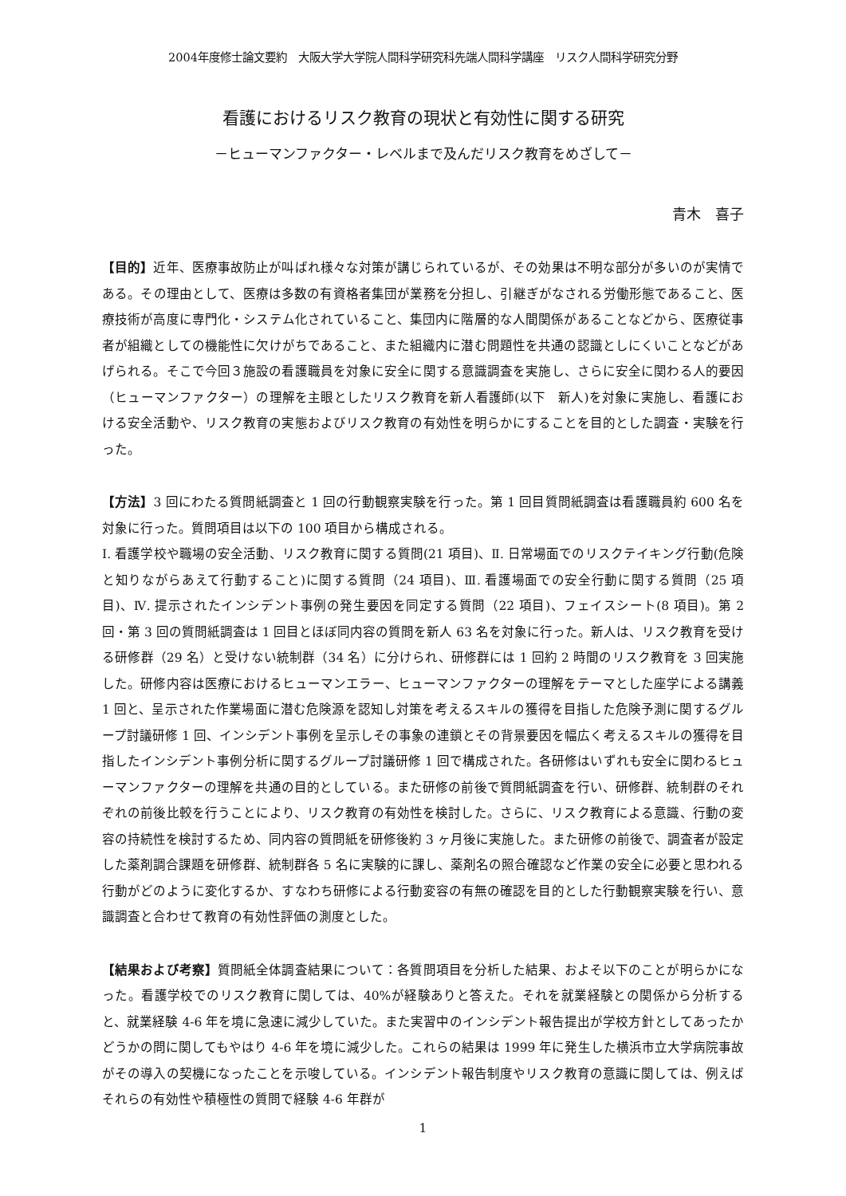2004年度修士論文要約　大阪大学大学院人間科学研究科先端人間科学講座　リスク人間科学研究分野
看護におけるリスク教育の現状と有効性に関する研究
－ヒューマンファクター・レベルまで及んだリスク教育をめざして－
青木　喜子
【目的】近年、医療事故防止が叫ばれ様々な対策が講じられているが、その効果は不明な部分が多いのが実情である。その理由として、医療は多数の有資格者集団が業務を分担し、引継ぎがなされる労働形態であること、医療技術が高度に専門化・システム化されていること、集団内に階層的な人間関係があることなどから、医療従事者が組織としての機能性に欠けがちであること、また組織内に潜む問題性を共通の認識としにくいことなどがあげられる。そこで今回３施設の看護職員を対象に安全に関する意識調査を実施し、さらに安全に関わる人的要因（ヒューマンファクター）の理解を主眼としたリスク教育を新人看護師(以下　新人)を対象に実施し、看護における安全活動や、リスク教育の実態およびリスク教育の有効性を明らかにすることを目的とした調査・実験を行った。
【方法】3 回にわたる質問紙調査と 1 回の行動観察実験を行った。第 1 回目質問紙調査は看護職員約 600 名を対象に行った。質問項目は以下の 100 項目から構成される。
Ⅰ. 看護学校や職場の安全活動、リスク教育に関する質問(21 項目)、Ⅱ. 日常場面でのリスクテイキング行動(危険と知りながらあえて行動すること)に関する質問（24 項目)、Ⅲ. 看護場面での安全行動に関する質問（25 項目)、Ⅳ. 提示されたインシデント事例の発生要因を同定する質問（22 項目)、フェイスシート(8 項目)。第 2 回・第 3 回の質問紙調査は 1 回目とほぼ同内容の質問を新人 63 名を対象に行った。新人は、リスク教育を受ける研修群（29 名）と受けない統制群（34 名）に分けられ、研修群には 1 回約 2 時間のリスク教育を 3 回実施した。研修内容は医療におけるヒューマンエラー、ヒューマンファクターの理解をテーマとした座学による講義 1 回と、呈示された作業場面に潜む危険源を認知し対策を考えるスキルの獲得を目指した危険予測に関するグループ討議研修 1 回、インシデント事例を呈示しその事象の連鎖とその背景要因を幅広く考えるスキルの獲得を目指したインシデント事例分析に関するグループ討議研修 1 回で構成された。各研修はいずれも安全に関わるヒューマンファクターの理解を共通の目的としている。また研修の前後で質問紙調査を行い、研修群、統制群のそれぞれの前後比較を行うことにより、リスク教育の有効性を検討した。さらに、リスク教育による意識、行動の変容の持続性を検討するため、同内容の質問紙を研修後約 3 ヶ月後に実施した。また研修の前後で、調査者が設定した薬剤調合課題を研修群、統制群各 5 名に実験的に課し、薬剤名の照合確認など作業の安全に必要と思われる行動がどのように変化するか、すなわち研修による行動変容の有無の確認を目的とした行動観察実験を行い、意識調査と合わせて教育の有効性評価の測度とした。
【結果および考察】質問紙全体調査結果について：各質問項目を分析した結果、およそ以下のことが明らかになった。看護学校でのリスク教育に関しては、40%が経験ありと答えた。それを就業経験との関係から分析すると、就業経験 4-6 年を境に急速に減少していた。また実習中のインシデント報告提出が学校方針としてあったかどうかの問に関してもやはり 4-6 年を境に減少した。これらの結果は 1999 年に発生した横浜市立大学病院事故がその導入の契機になったことを示唆している。インシデント報告制度やリスク教育の意識に関しては、例えばそれらの有効性や積極性の質問で経験 4-6 年群が
1